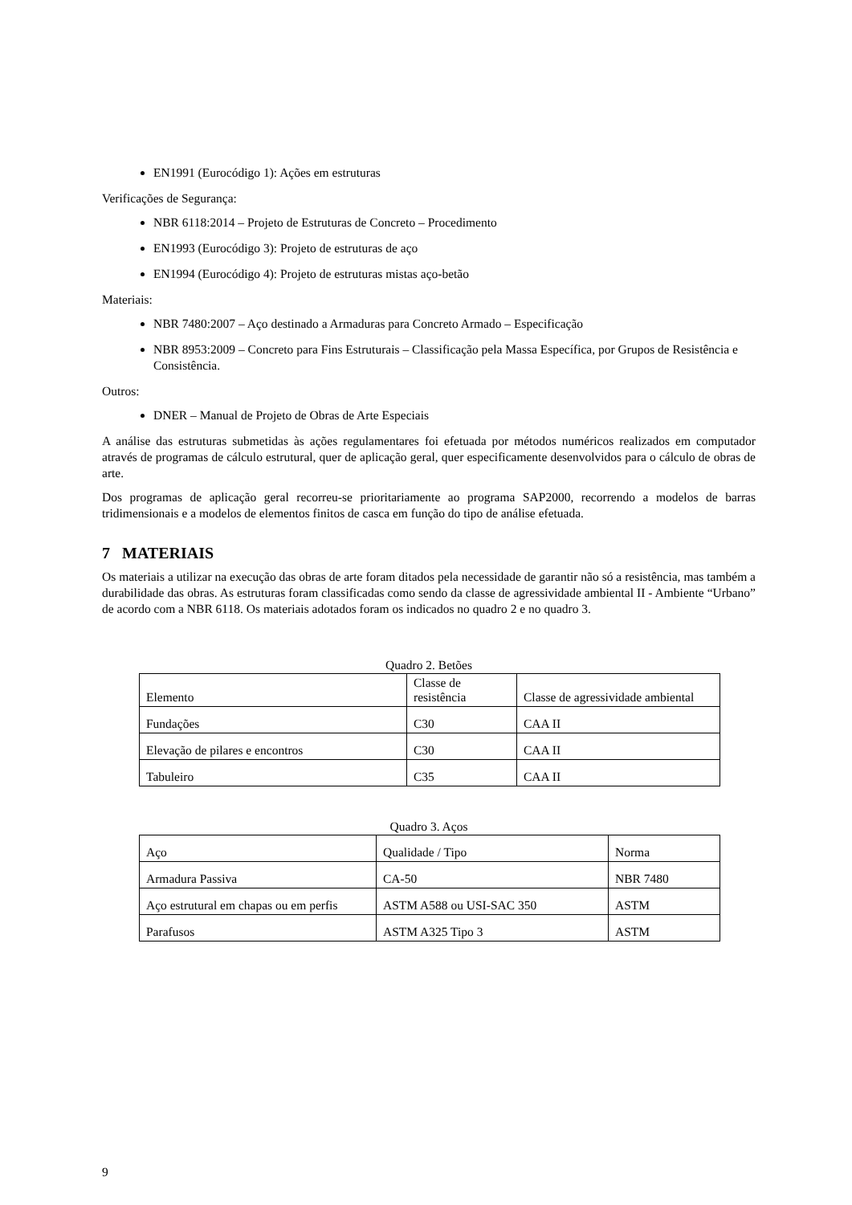EN1991 (Eurocódigo 1): Ações em estruturas
Verificações de Segurança:
NBR 6118:2014 – Projeto de Estruturas de Concreto – Procedimento
EN1993 (Eurocódigo 3): Projeto de estruturas de aço
EN1994 (Eurocódigo 4): Projeto de estruturas mistas aço-betão
Materiais:
NBR 7480:2007 – Aço destinado a Armaduras para Concreto Armado – Especificação
NBR 8953:2009 – Concreto para Fins Estruturais – Classificação pela Massa Específica, por Grupos de Resistência e Consistência.
Outros:
DNER – Manual de Projeto de Obras de Arte Especiais
A análise das estruturas submetidas às ações regulamentares foi efetuada por métodos numéricos realizados em computador através de programas de cálculo estrutural, quer de aplicação geral, quer especificamente desenvolvidos para o cálculo de obras de arte.
Dos programas de aplicação geral recorreu-se prioritariamente ao programa SAP2000, recorrendo a modelos de barras tridimensionais e a modelos de elementos finitos de casca em função do tipo de análise efetuada.
7 MATERIAIS
Os materiais a utilizar na execução das obras de arte foram ditados pela necessidade de garantir não só a resistência, mas também a durabilidade das obras. As estruturas foram classificadas como sendo da classe de agressividade ambiental II - Ambiente “Urbano” de acordo com a NBR 6118. Os materiais adotados foram os indicados no quadro 2 e no quadro 3.
Quadro 2. Betões
| Elemento | Classe de resistência | Classe de agressividade ambiental |
| Fundações | C30 | CAA II |
| Elevação de pilares e encontros | C30 | CAA II |
| Tabuleiro | C35 | CAA II |
Quadro 3. Aços
| Aço | Qualidade / Tipo | Norma |
| Armadura Passiva | CA-50 | NBR 7480 |
| Aço estrutural em chapas ou em perfis | ASTM A588 ou USI-SAC 350 | ASTM |
| Parafusos | ASTM A325 Tipo 3 | ASTM |
9